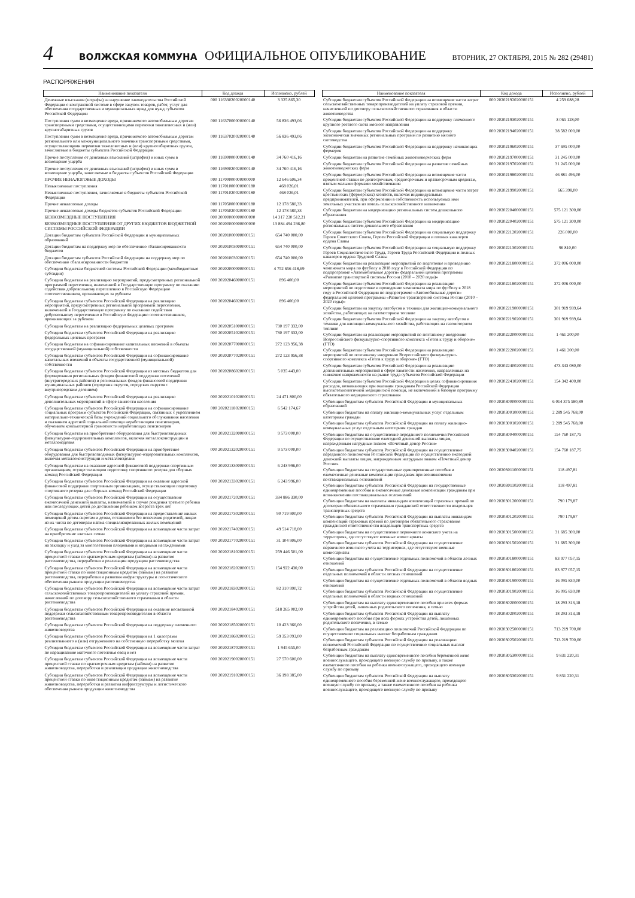4 ВОЛЖСКАЯ КОММУНА ОФИЦИАЛЬНОЕ ОПУБЛИКОВАНИЕ ВТОРНИК, 27 ОКТЯБРЯ, 2015 № 282 (29481)
РАСПОРЯЖЕНИЯ
| Наименование показателя | Код дохода | Исполнено, рублей |
| --- | --- | --- |
| Денежные взыскания (штрафы) за нарушение законодательства Российской Федерации о контрактной системе в сфере закупок товаров, работ, услуг для обеспечения государственных и муниципальных нужд для нужд субъектов Российской Федерации | 000 11633020020000140 | 3 325 865,30 |
| Поступления сумм в возмещение вреда, причиняемого автомобильным дорогам транспортными средствами, осуществляющими перевозки тяжеловесных и (или) крупногабаритных грузов | 000 11637000000000140 | 56 836 493,06 |
| Поступления сумм в возмещение вреда, причиняемого автомобильным дорогам регионального или межмуниципального значения транспортными средствами, осуществляющими перевозки тяжеловесных и (или) крупногабаритных грузов, зачисляемые в бюджеты субъектов Российской Федерации | 000 11637020020000140 | 56 836 493,06 |
| Прочие поступления от денежных взысканий (штрафов) и иных сумм в возмещение ущерба | 000 11690000000000140 | 34 760 416,16 |
| Прочие поступления от денежных взысканий (штрафов) и иных сумм в возмещение ущерба, зачисляемые в бюджеты субъектов Российской Федерации | 000 11690020020000140 | 34 760 416,16 |
| ПРОЧИЕ НЕНАЛОГОВЫЕ ДОХОДЫ | 000 11700000000000000 | 12 646 606,34 |
| Невыясненные поступления | 000 11701000000000180 | 468 026,01 |
| Невыясненные поступления, зачисляемые в бюджеты субъектов Российской Федерации | 000 11701020020000180 | 468 026,01 |
| Прочие неналоговые доходы | 000 11705000000000180 | 12 178 580,33 |
| Прочие неналоговые доходы бюджетов субъектов Российской Федерации | 000 11705020020000180 | 12 178 580,33 |
| БЕЗВОЗМЕЗДНЫЕ ПОСТУПЛЕНИЯ | 000 20000000000000000 | 14 317 220 512,21 |
| БЕЗВОЗМЕЗДНЫЕ ПОСТУПЛЕНИЯ ОТ ДРУГИХ БЮДЖЕТОВ БЮДЖЕТНОЙ СИСТЕМЫ РОССИЙСКОЙ ФЕДЕРАЦИИ | 000 20200000000000000 | 13 884 494 236,80 |
| Дотации бюджетам субъектов Российской Федерации и муниципальных образований | 000 20201000000000151 | 654 740 000,00 |
| Дотации бюджетам на поддержку мер по обеспечению сбалансированности бюджетов | 000 20201003000000151 | 654 740 000,00 |
| Дотации бюджетам субъектов Российской Федерации на поддержку мер по обеспечению сбалансированности бюджетов | 000 20201003020000151 | 654 740 000,00 |
| Субсидии бюджетам бюджетной системы Российской Федерации (межбюджетные субсидии) | 000 20202000000000151 | 4 752 656 418,69 |
| Субсидии бюджетам на реализацию мероприятий, предусмотренных региональной программой переселения, включенной в Государственную программу по оказанию содействия добровольному переселению в Российскую Федерацию соотечественников, проживающих за рубежом | 000 20202046000000151 | 896 400,00 |
| Субсидии бюджетам субъектов Российской Федерации на реализацию мероприятий, предусмотренных региональной программой переселения, включенной в Государственную программу по оказанию содействия добровольному переселению в Российскую Федерацию соотечественников, проживающих за рубежом | 000 20202046020000151 | 896 400,00 |
| Субсидии бюджетам на реализацию федеральных целевых программ | 000 20202051000000151 | 730 197 332,00 |
| Субсидии бюджетам субъектов Российской Федерации на реализацию федеральных целевых программ | 000 20202051020000151 | 730 197 332,00 |
| Субсидии бюджетам на софинансирование капитальных вложений в объекты государственной (муниципальной) собственности | 000 20202077000000151 | 272 123 956,38 |
| Субсидии бюджетам субъектов Российской Федерации на софинансирование капитальных вложений в объекты государственной (муниципальной) собственности | 000 20202077020000151 | 272 123 956,38 |
| Субсидии бюджетам субъектов Российской Федерации из местных бюджетов для формирования региональных фондов финансовой поддержки поселений (внутригородских районов) и региональных фондов финансовой поддержки муниципальных районов (городских округов, городских округов с внутригородским делением) | 000 20202086020000151 | 5 035 443,00 |
| Субсидии бюджетам субъектов Российской Федерации на реализацию дополнительных мероприятий в сфере занятости населения | 000 20202101020000151 | 24 471 800,00 |
| Субсидии бюджетам субъектов Российской Федерации на софинансирование социальных программ субъектов Российской Федерации, связанных с укреплением материально-технической базы учреждений социального обслуживания населения и оказанием адресной социальной помощи неработающим пенсионерам, обучением компьютерной грамотности неработающих пенсионеров | 000 20202118020000151 | 6 542 174,67 |
| Субсидии бюджетам на приобретение оборудования для быстровозводимых физкультурно-оздоровительных комплексов, включая металлоконструкции и металлоизделия | 000 20202132000000151 | 9 573 000,00 |
| Субсидии бюджетам субъектов Российской Федерации на приобретение оборудования для быстровозводимых физкультурно-оздоровительных комплексов, включая металлоконструкции и металлоизделия | 000 20202132020000151 | 9 573 000,00 |
| Субсидии бюджетам на оказание адресной финансовой поддержки спортивным организациям, осуществляющим подготовку спортивного резерва для сборных команд Российской Федерации | 000 20202133000000151 | 6 243 996,00 |
| Субсидии бюджетам субъектов Российской Федерации на оказание адресной финансовой поддержки спортивным организациям, осуществляющим подготовку спортивного резерва для сборных команд Российской Федерации | 000 20202133020000151 | 6 243 996,00 |
| Субсидии бюджетам субъектов Российской Федерации на осуществление ежемесячной денежной выплаты, назначаемой в случае рождения третьего ребенка или последующих детей до достижения ребенком возраста трех лет | 000 20202172020000151 | 334 886 330,00 |
| Субсидии бюджетам субъектов Российской Федерации на предоставление жилых помещений детям-сиротам и детям, оставшимся без попечения родителей, лицам из их числа по договорам найма специализированных жилых помещений | 000 20202173020000151 | 90 719 900,00 |
| Субсидии бюджетам субъектов Российской Федерации на возмещение части затрат на приобретение элитных семян | 000 20202174020000151 | 49 514 718,00 |
| Субсидии бюджетам субъектов Российской Федерации на возмещение части затрат на закладку и уход за многолетними плодовыми и ягодными насаждениями | 000 20202177020000151 | 31 104 906,00 |
| Субсидии бюджетам субъектов Российской Федерации на возмещение части процентной ставки по краткосрочным кредитам (займам) на развитие растениеводства, переработки и реализации продукции растениеводства | 000 20202181020000151 | 259 446 501,00 |
| Субсидии бюджетам субъектов Российской Федерации на возмещение части процентной ставки по инвестиционным кредитам (займам) на развитие растениеводства, переработки и развития инфраструктуры и логистического обеспечения рынков продукции растениеводства | 000 20202182020000151 | 154 922 430,00 |
| Субсидии бюджетам субъектов Российской Федерации на возмещение части затрат сельскохозяйственных товаропроизводителей на уплату страховой премии, начисленной по договору сельскохозяйственного страхования в области растениеводства | 000 20202183020000151 | 82 310 990,72 |
| Субсидии бюджетам субъектов Российской Федерации на оказание несвязанной поддержки сельскохозяйственным товаропроизводителям в области растениеводства | 000 20202184020000151 | 518 265 002,00 |
| Субсидии бюджетам субъектов Российской Федерации на поддержку племенного животноводства | 000 20202185020000151 | 10 423 366,00 |
| Субсидии бюджетам субъектов Российской Федерации на 1 килограмм реализованного и (или) отгруженного на собственную переработку молока | 000 20202186020000151 | 59 353 093,00 |
| Субсидии бюджетам субъектов Российской Федерации на возмещение части затрат по наращиванию маточного поголовья овец и коз | 000 20202187020000151 | 1 945 655,00 |
| Субсидии бюджетам субъектов Российской Федерации на возмещение части процентной ставки по краткосрочным кредитам (займам) на развитие животноводства, переработки и реализации продукции животноводства | 000 20202190020000151 | 27 570 600,00 |
| Субсидии бюджетам субъектов Российской Федерации на возмещение части процентной ставки по инвестиционным кредитам (займам) на развитие животноводства, переработки и развития инфраструктуры и логистического обеспечения рынков продукции животноводства | 000 20202191020000151 | 36 198 385,00 |
| Наименование показателя | Код дохода | Исполнено, рублей |
| --- | --- | --- |
| Субсидии бюджетам субъектов Российской Федерации на возмещение части затрат сельскохозяйственных товаропроизводителей на уплату страховой премии, начисленной по договору сельскохозяйственного страхования в области животноводства | 000 20202192020000151 | 4 259 688,28 |
| Субсидии бюджетам субъектов Российской Федерации на поддержку племенного крупного рогатого скота мясного направления | 000 20202193020000151 | 3 065 128,00 |
| Субсидии бюджетам субъектов Российской Федерации на поддержку экономически значимых региональных программ по развитию мясного скотоводства | 000 20202194020000151 | 38 582 000,00 |
| Субсидии бюджетам субъектов Российской Федерации на поддержку начинающих фермеров | 000 20202196020000151 | 37 695 000,00 |
| Субсидии бюджетам на развитие семейных животноводческих ферм | 000 20202197000000151 | 31 245 000,00 |
| Субсидии бюджетам субъектов Российской Федерации на развитие семейных животноводческих ферм | 000 20202197020000151 | 31 245 000,00 |
| Субсидии бюджетам субъектов Российской Федерации на возмещение части процентной ставки по долгосрочным, среднесрочным и краткосрочным кредитам, взятым малыми формами хозяйствования | 000 20202198020000151 | 46 881 496,00 |
| Субсидии бюджетам субъектов Российской Федерации на возмещение части затрат крестьянских (фермерских) хозяйств, включая индивидуальных предпринимателей, при оформлении в собственность используемых ими земельных участков из земель сельскохозяйственного назначения | 000 20202199020000151 | 665 398,00 |
| Субсидии бюджетам на модернизацию региональных систем дошкольного образования | 000 20202204000000151 | 575 121 300,00 |
| Субсидии бюджетам субъектов Российской Федерации на модернизацию региональных систем дошкольного образования | 000 20202204020000151 | 575 121 300,00 |
| Субсидии бюджетам субъектов Российской Федерации на социальную поддержку Героев Советского Союза, Героев Российской Федерации и полных кавалеров ордена Славы | 000 20202212020000151 | 226 000,00 |
| Субсидии бюджетам субъектов Российской Федерации на социальную поддержку Героев Социалистического Труда, Героев Труда Российской Федерации и полных кавалеров ордена Трудовой Славы | 000 20202213020000151 | 96 810,00 |
| Субсидии бюджетам на реализацию мероприятий по подготовке и проведению чемпионата мира по футболу в 2018 году в Российской Федерации по подпрограмме «Автомобильные дороги» федеральной целевой программы «Развитие транспортной системы России (2010 – 2020 годы)» | 000 20202218000000151 | 372 006 000,00 |
| Субсидии бюджетам субъектов Российской Федерации на реализацию мероприятий по подготовке и проведению чемпионата мира по футболу в 2018 году в Российской Федерации по подпрограмме «Автомобильные дороги» федеральной целевой программы «Развитие транспортной системы России (2010 – 2020 годы)» | 000 20202218020000151 | 372 006 000,00 |
| Субсидии бюджетам на закупку автобусов и техники для жилищно-коммунального хозяйства, работающих на газомоторном топливе | 000 20202219000000151 | 301 919 939,64 |
| Субсидии бюджетам субъектов Российской Федерации на закупку автобусов и техники для жилищно-коммунального хозяйства, работающих на газомоторном топливе | 000 20202219020000151 | 301 919 939,64 |
| Субсидии бюджетам на реализацию мероприятий по поэтапному внедрению Всероссийского физкультурно-спортивного комплекса «Готов к труду и обороне» (ГТО) | 000 20202220000000151 | 1 461 200,00 |
| Субсидии бюджетам субъектов Российской Федерации на реализацию мероприятий по поэтапному внедрению Всероссийского физкультурно-спортивного комплекса «Готов к труду и обороне» (ГТО) | 000 20202220020000151 | 1 461 200,00 |
| Субсидии бюджетам субъектов Российской Федерации на реализацию дополнительных мероприятий в сфере занятости населения, направленных на снижение напряженности на рынке труда субъектов Российской Федерации | 000 20202240020000151 | 473 343 080,00 |
| Субсидии бюджетам субъектов Российской Федерации в целях софинансирования расходов, возникающих при оказании гражданам Российской Федерации высокотехнологичной медицинской помощи, не включенной в базовую программу обязательного медицинского страхования | 000 20202241020000151 | 154 342 400,00 |
| Субвенции бюджетам субъектов Российской Федерации и муниципальных образований | 000 20203000000000151 | 6 014 375 580,89 |
| Субвенции бюджетам на оплату жилищно-коммунальных услуг отдельным категориям граждан | 000 20203001000000151 | 2 289 545 768,00 |
| Субвенции бюджетам субъектов Российской Федерации на оплату жилищно-коммунальных услуг отдельным категориям граждан | 000 20203001020000151 | 2 289 545 768,00 |
| Субвенции бюджетам на осуществление переданного полномочия Российской Федерации по осуществлению ежегодной денежной выплаты лицам, награжденным нагрудным знаком «Почетный донор России» | 000 20203004000000151 | 154 760 187,75 |
| Субвенции бюджетам субъектов Российской Федерации на осуществление переданного полномочия Российской Федерации по осуществлению ежегодной денежной выплаты лицам, награжденным нагрудным знаком «Почетный донор России» | 000 20203004020000151 | 154 760 187,75 |
| Субвенции бюджетам на государственные единовременные пособия и ежемесячные денежные компенсации гражданам при возникновении поствакцинальных осложнений | 000 20203011000000151 | 118 497,81 |
| Субвенции бюджетам субъектов Российской Федерации на государственные единовременные пособия и ежемесячные денежные компенсации гражданам при возникновении поствакцинальных осложнений | 000 20203011020000151 | 118 497,81 |
| Субвенции бюджетам на выплаты инвалидам компенсаций страховых премий по договорам обязательного страхования гражданской ответственности владельцев транспортных средств | 000 20203012000000151 | 790 179,87 |
| Субвенции бюджетам субъектов Российской Федерации на выплаты инвалидам компенсаций страховых премий по договорам обязательного страхования гражданской ответственности владельцев транспортных средств | 000 20203012020000151 | 790 179,87 |
| Субвенции бюджетам на осуществление первичного воинского учета на территориях, где отсутствуют военные комиссариаты | 000 20203015000000151 | 31 685 300,00 |
| Субвенции бюджетам субъектов Российской Федерации на осуществление первичного воинского учета на территориях, где отсутствуют военные комиссариаты | 000 20203015020000151 | 31 685 300,00 |
| Субвенции бюджетам на осуществление отдельных полномочий в области лесных отношений | 000 20203018000000151 | 83 977 057,15 |
| Субвенции бюджетам субъектов Российской Федерации на осуществление отдельных полномочий в области лесных отношений | 000 20203018020000151 | 83 977 057,15 |
| Субвенции бюджетам на осуществление отдельных полномочий в области водных отношений | 000 20203019000000151 | 16 095 830,00 |
| Субвенции бюджетам субъектов Российской Федерации на осуществление отдельных полномочий в области водных отношений | 000 20203019020000151 | 16 095 830,00 |
| Субвенции бюджетам на выплату единовременного пособия при всех формах устройства детей, лишенных родительского попечения, в семью | 000 20203020000000151 | 18 293 313,18 |
| Субвенции бюджетам субъектов Российской Федерации на выплату единовременного пособия при всех формах устройства детей, лишенных родительского попечения, в семью | 000 20203020020000151 | 18 293 313,18 |
| Субвенции бюджетам на реализацию полномочий Российской Федерации по осуществлению социальных выплат безработным гражданам | 000 20203025000000151 | 713 219 700,00 |
| Субвенции бюджетам субъектов Российской Федерации на реализацию полномочий Российской Федерации по осуществлению социальных выплат безработным гражданам | 000 20203025020000151 | 713 219 700,00 |
| Субвенции бюджетам на выплату единовременного пособия беременной жене военнослужащего, проходящего военную службу по призыву, а также ежемесячного пособия на ребенка военнослужащего, проходящего военную службу по призыву | 000 20203053000000151 | 9 831 220,31 |
| Субвенции бюджетам субъектов Российской Федерации на выплату единовременного пособия беременной жене военнослужащего, проходящего военную службу по призыву, а также ежемесячного пособия на ребенка военнослужащего, проходящего военную службу по призыву | 000 20203053020000151 | 9 831 220,31 |